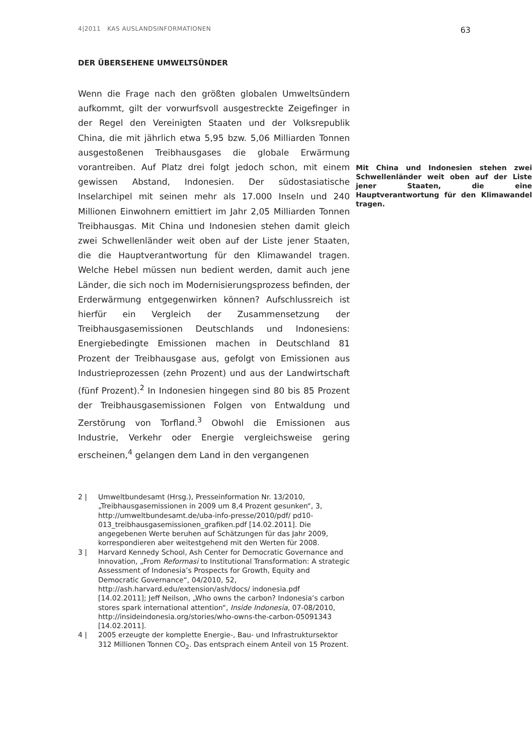4|2011 KAS AUSLANDSINFORMATIONEN 63
DER ÜBERSEHENE UMWELTSÜNDER
Wenn die Frage nach den größten globalen Umweltsündern aufkommt, gilt der vorwurfsvoll ausgestreckte Zeigefinger in der Regel den Vereinigten Staaten und der Volksrepublik China, die mit jährlich etwa 5,95 bzw. 5,06 Milliarden Tonnen ausgestoßenen Treibhausgases die globale Erwärmung vorantreiben. Auf Platz drei folgt Mit China und Indonesien stehen zwei Schwellenländer weit oben auf der Liste jener Staaten, die eine Hauptverantwortung für den Klimawandel tragen. jedoch schon, mit einem gewissen Abstand, Indonesien. Der südostasiatische Inselarchipel mit seinen mehr als 17.000 Inseln und 240 Millionen Einwohnern emittiert im Jahr 2,05 Milliarden Tonnen Treibhausgas. Mit China und Indonesien stehen damit gleich zwei Schwellenländer weit oben auf der Liste jener Staaten, die die Hauptverantwortung für den Klimawandel tragen. Welche Hebel müssen nun bedient werden, damit auch jene Länder, die sich noch im Modernisierungsprozess befinden, der Erderwärmung entgegenwirken können? Aufschlussreich ist hierfür ein Vergleich der Zusammensetzung der Treibhausgasemissionen Deutschlands und Indonesiens: Energiebedingte Emissionen machen in Deutschland 81 Prozent der Treibhausgase aus, gefolgt von Emissionen aus Industrieprozessen (zehn Prozent) und aus der Landwirtschaft (fünf Prozent).<sup>2</sup> In Indonesien hingegen sind 80 bis 85 Prozent der Treibhausgasemissionen Folgen von Entwaldung und Zerstörung von Torfland.<sup>3</sup> Obwohl die Emissionen aus Industrie, Verkehr oder Energie vergleichsweise gering erscheinen,<sup>4</sup> gelangen dem Land in den vergangenen
2 | Umweltbundesamt (Hrsg.), Presseinformation Nr. 13/2010, „Treibhausgasemissionen in 2009 um 8,4 Prozent gesunken“, 3, http://umweltbundesamt.de/uba-info-presse/2010/pdf/ pd10-013_treibhausgasemissionen_grafiken.pdf [14.02.2011]. Die angegebenen Werte beruhen auf Schätzungen für das Jahr 2009, korrespondieren aber weitestgehend mit den Werten für 2008.
3 | Harvard Kennedy School, Ash Center for Democratic Governance and Innovation, „From Reformasi to Institutional Transformation: A strategic Assessment of Indonesia’s Prospects for Growth, Equity and Democratic Governance“, 04/2010, 52, http://ash.harvard.edu/extension/ash/docs/ indonesia.pdf [14.02.2011]; Jeff Neilson, „Who owns the carbon? Indonesia’s carbon stores spark international attention“, Inside Indonesia, 07-08/2010, http://insideindonesia.org/stories/who-owns-the-carbon-05091343 [14.02.2011].
4 | 2005 erzeugte der komplette Energie-, Bau- und Infrastruktursektor 312 Millionen Tonnen CO<sub>2</sub>. Das entsprach einem Anteil von 15 Prozent.